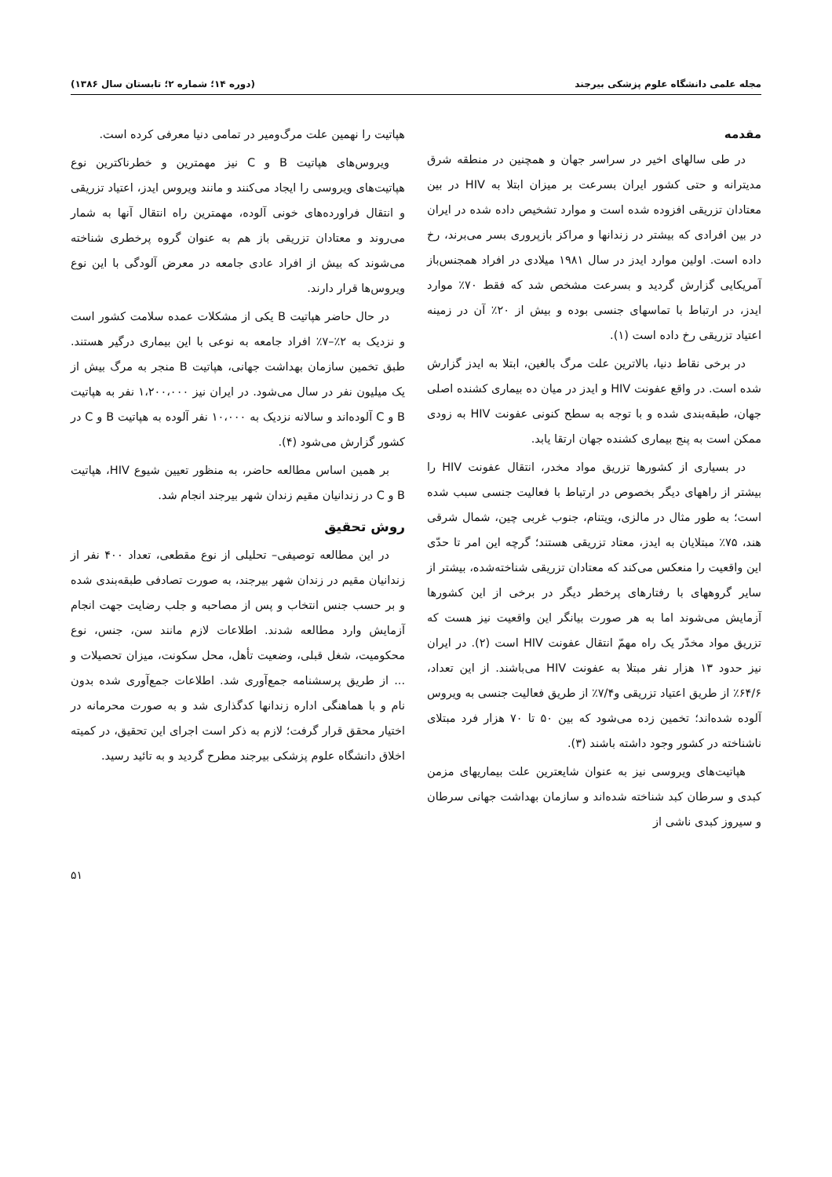مجله علمی دانشگاه علوم پزشکی بیرجند (دوره ۱۴؛ شماره ۲؛ تابستان سال ۱۳۸۶)
مقدمه
در طی سالهای اخیر در سراسر جهان و همچنین در منطقه شرق مدیترانه و حتی کشور ایران بسرعت بر میزان ابتلا به HIV در بین معتادان تزریقی افزوده شده است و موارد تشخیص داده شده در ایران در بین افرادی که بیشتر در زندانها و مراکز بازپروری بسر می‌برند، رخ داده است. اولین موارد ایدز در سال ۱۹۸۱ میلادی در افراد همجنس‌باز آمریکایی گزارش گردید و بسرعت مشخص شد که فقط ۷۰٪ موارد ایدز، در ارتباط با تماسهای جنسی بوده و بیش از ۲۰٪ آن در زمینه اعتیاد تزریقی رخ داده است (۱).
در برخی نقاط دنیا، بالاترین علت مرگ بالغین، ابتلا به ایدز گزارش شده است. در واقع عفونت HIV و ایدز در میان ده بیماری کشنده اصلی جهان، طبقه‌بندی شده و با توجه به سطح کنونی عفونت HIV به زودی ممکن است به پنج بیماری کشنده جهان ارتقا یابد.
در بسیاری از کشورها تزریق مواد مخدر، انتقال عفونت HIV را بیشتر از راههای دیگر بخصوص در ارتباط با فعالیت جنسی سبب شده است؛ به طور مثال در مالزی، ویتنام، جنوب غربی چین، شمال شرقی هند، ۷۵٪ مبتلایان به ایدز، معتاد تزریقی هستند؛ گرچه این امر تا حدّی این واقعیت را منعکس می‌کند که معتادان تزریقی شناخته‌شده، بیشتر از سایر گروههای با رفتارهای پرخطر دیگر در برخی از این کشورها آزمایش می‌شوند اما به هر صورت بیانگر این واقعیت نیز هست که تزریق مواد مخدّر یک راه مهمّ انتقال عفونت HIV است (۲). در ایران نیز حدود ۱۳ هزار نفر مبتلا به عفونت HIV می‌باشند. از این تعداد، ۶۴/۶٪ از طریق اعتیاد تزریقی و۷/۴٪ از طریق فعالیت جنسی به ویروس آلوده شده‌اند؛ تخمین زده می‌شود که بین ۵۰ تا ۷۰ هزار فرد مبتلای ناشناخته در کشور وجود داشته باشند (۳).
هپاتیت‌های ویروسی نیز به عنوان شایعترین علت بیماریهای مزمن کبدی و سرطان کبد شناخته شده‌اند و سازمان بهداشت جهانی سرطان و سیروز کبدی ناشی از
هپاتیت را نهمین علت مرگ‌ومیر در تمامی دنیا معرفی کرده است.
ویروس‌های هپاتیت B و C نیز مهمترین و خطرناکترین نوع هپاتیت‌های ویروسی را ایجاد می‌کنند و مانند ویروس ایدز، اعتیاد تزریقی و انتقال فراورده‌های خونی آلوده، مهمترین راه انتقال آنها به شمار می‌روند و معتادان تزریقی باز هم به عنوان گروه پرخطری شناخته می‌شوند که بیش از افراد عادی جامعه در معرض آلودگی با این نوع ویروس‌ها قرار دارند.
در حال حاضر هپاتیت B یکی از مشکلات عمده سلامت کشور است و نزدیک به ۲٪–۷٪ افراد جامعه به نوعی با این بیماری درگیر هستند. طبق تخمین سازمان بهداشت جهانی، هپاتیت B منجر به مرگ بیش از یک میلیون نفر در سال می‌شود. در ایران نیز ۱،۲۰۰،۰۰۰ نفر به هپاتیت B و C آلوده‌اند و سالانه نزدیک به ۱۰،۰۰۰ نفر آلوده به هپاتیت B و C در کشور گزارش می‌شود (۴).
بر همین اساس مطالعه حاضر، به منظور تعیین شیوع HIV، هپاتیت B و C در زندانیان مقیم زندان شهر بیرجند انجام شد.
روش تحقیق
در این مطالعه توصیفی– تحلیلی از نوع مقطعی، تعداد ۴۰۰ نفر از زندانیان مقیم در زندان شهر بیرجند، به صورت تصادفی طبقه‌بندی شده و بر حسب جنس انتخاب و پس از مصاحبه و جلب رضایت جهت انجام آزمایش وارد مطالعه شدند. اطلاعات لازم مانند سن، جنس، نوع محکومیت، شغل قبلی، وضعیت تأهل، محل سکونت، میزان تحصیلات و ... از طریق پرسشنامه جمع‌آوری شد. اطلاعات جمع‌آوری شده بدون نام و با هماهنگی اداره زندانها کدگذاری شد و به صورت محرمانه در اختیار محقق قرار گرفت؛ لازم به ذکر است اجرای این تحقیق، در کمیته اخلاق دانشگاه علوم پزشکی بیرجند مطرح گردید و به تائید رسید.
۵۱